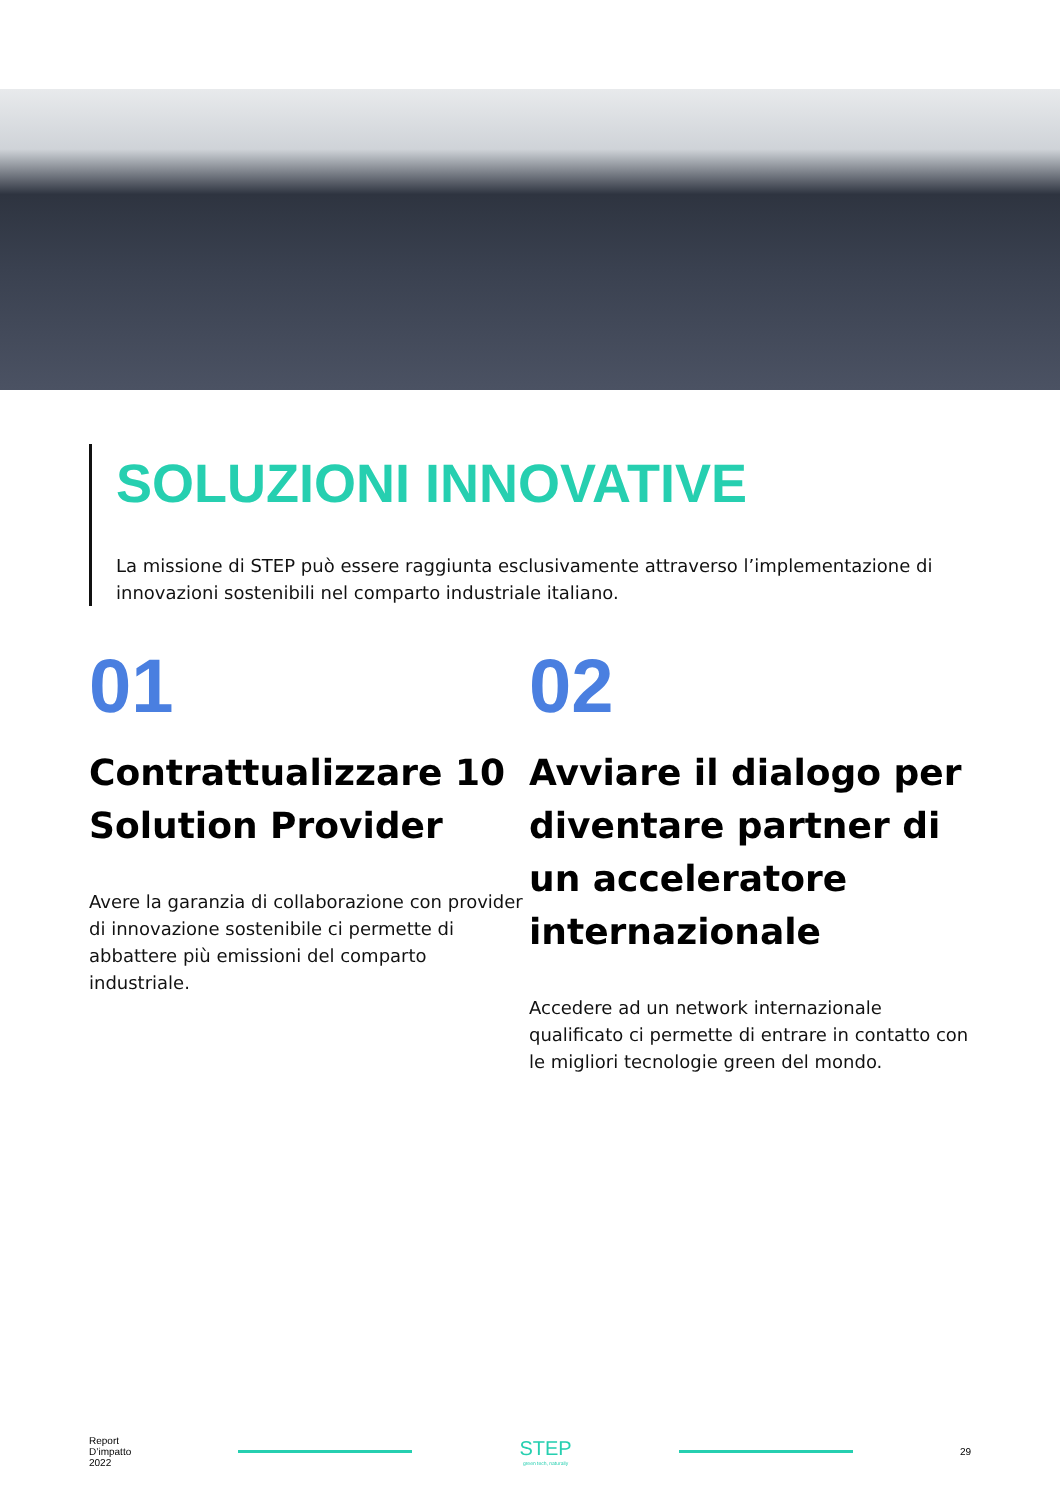SOLUZIONI INNOVATIVE
La missione di STEP può essere raggiunta esclusivamente attraverso l’implementazione di innovazioni sostenibili nel comparto industriale italiano.
01
Contrattualizzare 10 Solution Provider
Avere la garanzia di collaborazione con provider di innovazione sostenibile ci permette di abbattere più emissioni del comparto industriale.
02
Avviare il dialogo per diventare partner di un acceleratore internazionale
Accedere ad un network internazionale qualificato ci permette di entrare in contatto con le migliori tecnologie green del mondo.
Report
D’impatto
2022
STEP
green tech, naturally
29